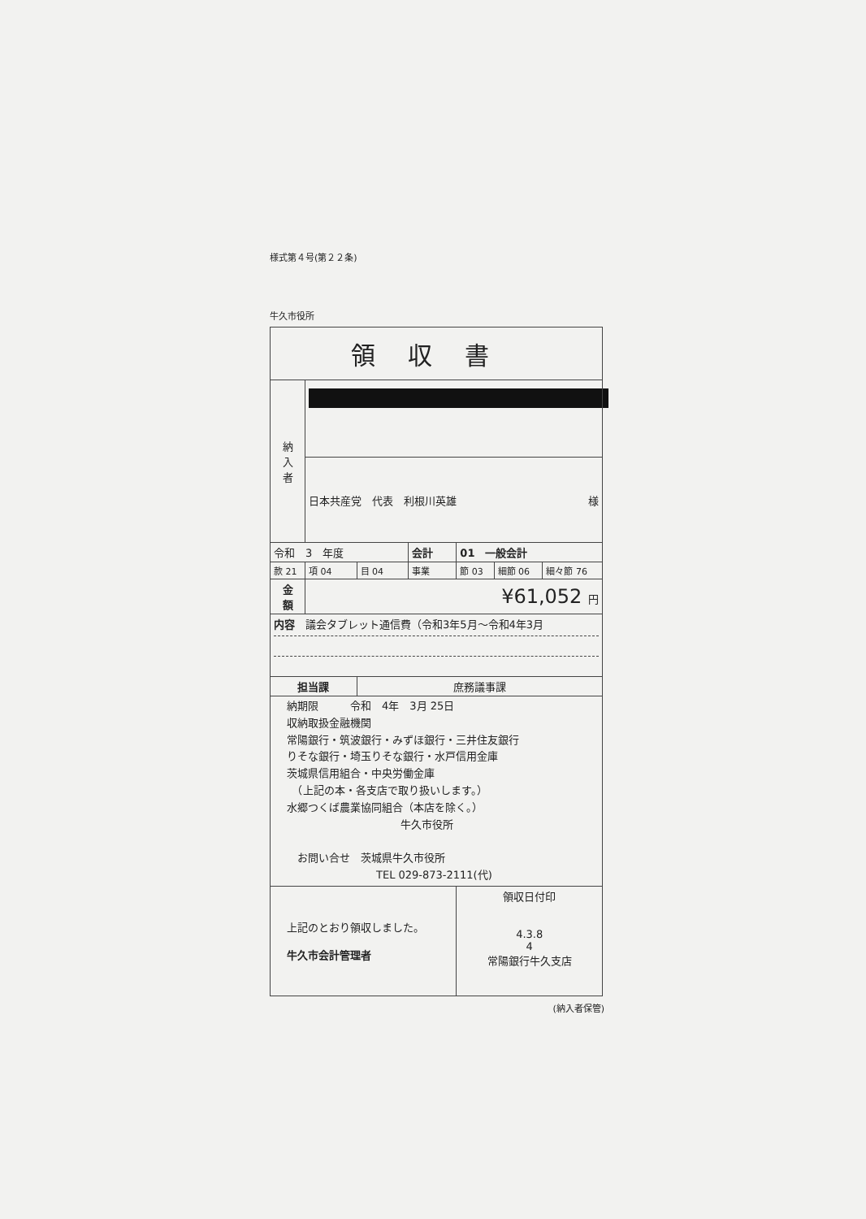様式第４号(第２２条)
牛久市役所
| 領収書 | | | | | | |
| 納 入 者 | | | | | | |
| | 日本共産党 代表 利根川英雄 様 | | | | | |
| 令和 3 年度 | | | 会計 | 01 一般会計 | | |
| 款 21 | 項 04 | 目 04 | 事業 | 節 03 | 細節 06 | 細々節 76 |
| 金 額 | ¥61,052 円 | | | | | |
| 内容 議会タブレット通信費（令和3年5月～令和4年3月 | | | | | | |
| 担当課 | | 庶務議事課 | | | | |
| 納期限 令和 4年 3月 25日 収納取扱金融機関 常陽銀行・筑波銀行・みずほ銀行・三井住友銀行 りそな銀行・埼玉りそな銀行・水戸信用金庫 茨城県信用組合・中央労働金庫 （上記の本・各支店で取り扱いします。） 水郷つくば農業協同組合（本店を除く。） 牛久市役所 お問い合せ 茨城県牛久市役所 TEL 029-873-2111(代) | | | | | | |
| 上記のとおり領収しました。 牛久市会計管理者 | | | | 領収日付印 4.3.8 4 常陽銀行牛久支店 | | |
(納入者保管)